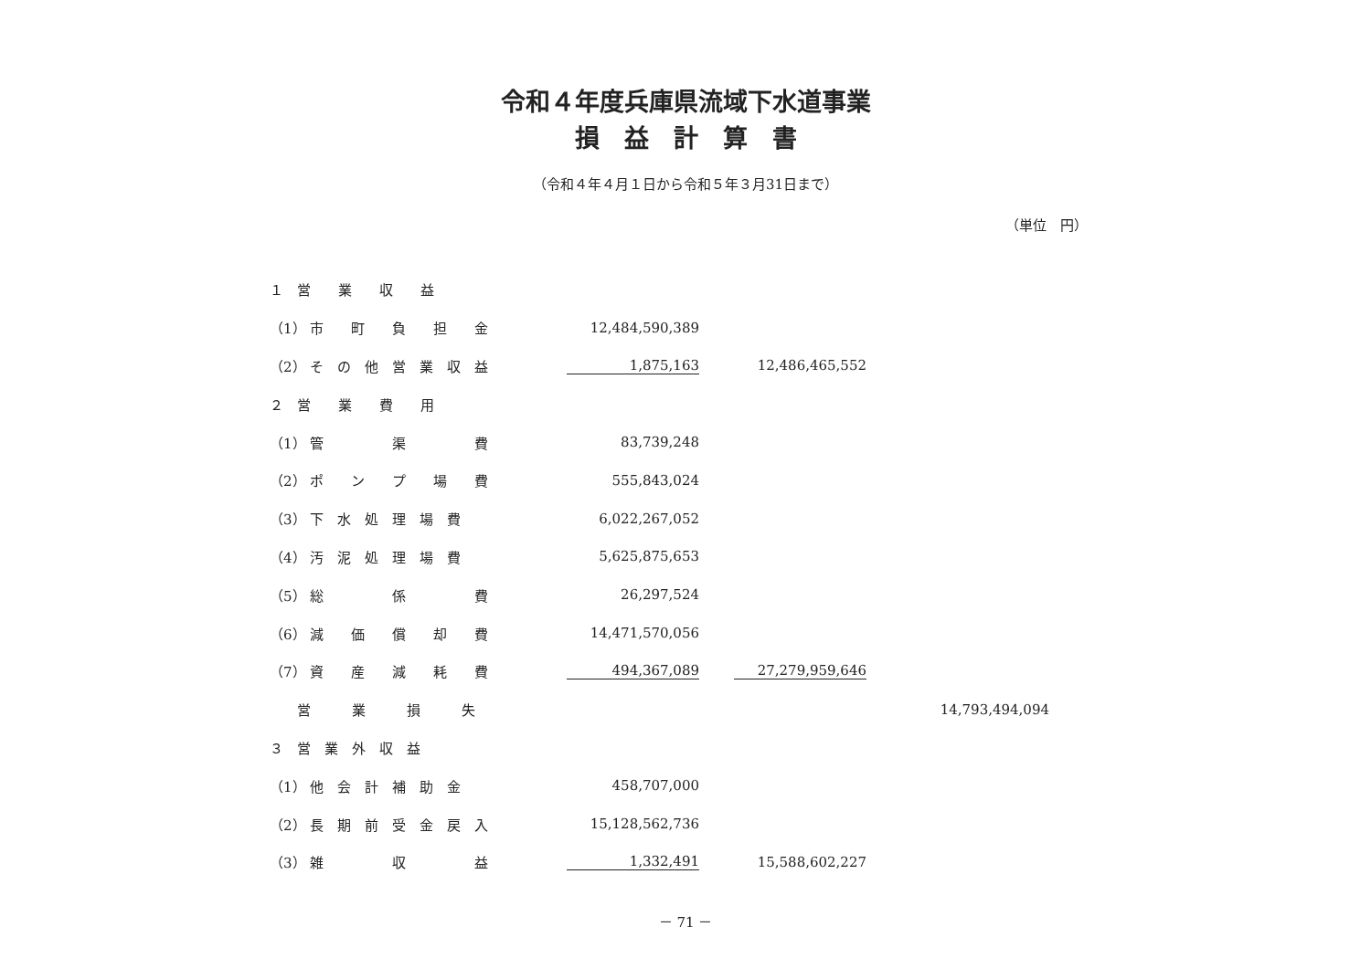令和４年度兵庫県流域下水道事業
損　益　計　算　書
（令和４年４月１日から令和５年３月31日まで）
（単位　円）
| １ 営 業 収 益 | | | |
| （1） 市 町 負 担 金 | 12,484,590,389 | | |
| （2） そ の 他 営 業 収 益 | 1,875,163 | 12,486,465,552 | |
| ２ 営 業 費 用 | | | |
| （1） 管 渠 費 | 83,739,248 | | |
| （2） ポ ン プ 場 費 | 555,843,024 | | |
| （3） 下 水 処 理 場 費 | 6,022,267,052 | | |
| （4） 汚 泥 処 理 場 費 | 5,625,875,653 | | |
| （5） 総 係 費 | 26,297,524 | | |
| （6） 減 価 償 却 費 | 14,471,570,056 | | |
| （7） 資 産 減 耗 費 | 494,367,089 | 27,279,959,646 | |
| 営 業 損 失 | | | 14,793,494,094 |
| ３ 営 業 外 収 益 | | | |
| （1） 他 会 計 補 助 金 | 458,707,000 | | |
| （2） 長 期 前 受 金 戻 入 | 15,128,562,736 | | |
| （3） 雑 収 益 | 1,332,491 | 15,588,602,227 | |
－ 71 －